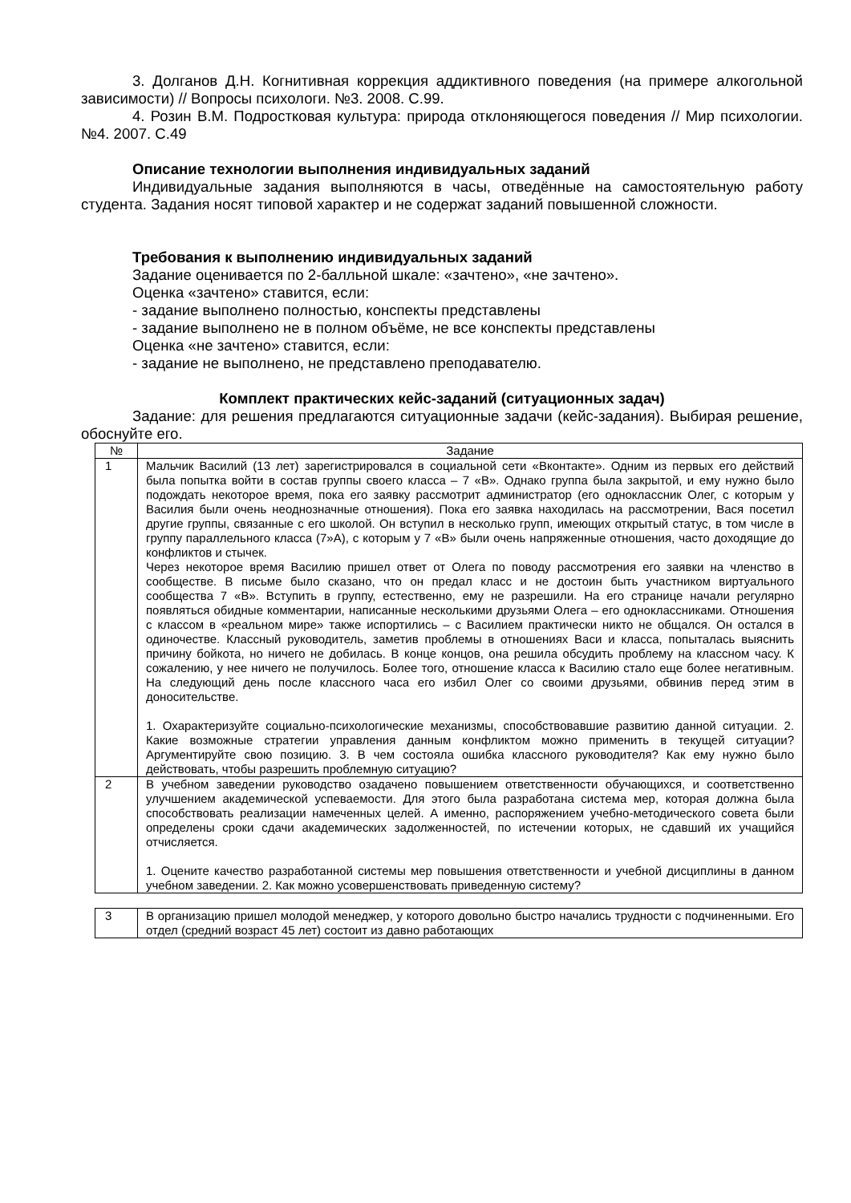3. Долганов Д.Н. Когнитивная коррекция аддиктивного поведения (на примере алкогольной зависимости) // Вопросы психологи. №3. 2008. С.99.
4. Розин В.М. Подростковая культура: природа отклоняющегося поведения // Мир психологии. №4. 2007. С.49
Описание технологии выполнения индивидуальных заданий
Индивидуальные задания выполняются в часы, отведённые на самостоятельную работу студента. Задания носят типовой характер и не содержат заданий повышенной сложности.
Требования к выполнению индивидуальных заданий
Задание оценивается по 2-балльной шкале: «зачтено», «не зачтено».
Оценка «зачтено» ставится, если:
- задание выполнено полностью, конспекты представлены
- задание выполнено не в полном объёме, не все конспекты представлены
Оценка «не зачтено» ставится, если:
- задание не выполнено, не представлено преподавателю.
Комплект практических кейс-заданий (ситуационных задач)
Задание: для решения предлагаются ситуационные задачи (кейс-задания). Выбирая решение, обоснуйте его.
| № | Задание |
| --- | --- |
| 1 | Мальчик Василий (13 лет) зарегистрировался в социальной сети «Вконтакте». Одним из первых его действий была попытка войти в состав группы своего класса – 7 «В». Однако группа была закрытой, и ему нужно было подождать некоторое время, пока его заявку рассмотрит администратор (его одноклассник Олег, с которым у Василия были очень неоднозначные отношения). Пока его заявка находилась на рассмотрении, Вася посетил другие группы, связанные с его школой. Он вступил в несколько групп, имеющих открытый статус, в том числе в группу параллельного класса (7»А), с которым у 7 «В» были очень напряженные отношения, часто доходящие до конфликтов и стычек. Через некоторое время Василию пришел ответ от Олега по поводу рассмотрения его заявки на членство в сообществе. В письме было сказано, что он предал класс и не достоин быть участником виртуального сообщества 7 «В». Вступить в группу, естественно, ему не разрешили. На его странице начали регулярно появляться обидные комментарии, написанные несколькими друзьями Олега – его одноклассниками. Отношения с классом в «реальном мире» также испортились – с Василием практически никто не общался. Он остался в одиночестве. Классный руководитель, заметив проблемы в отношениях Васи и класса, попыталась выяснить причину бойкота, но ничего не добилась. В конце концов, она решила обсудить проблему на классном часу. К сожалению, у нее ничего не получилось. Более того, отношение класса к Василию стало еще более негативным. На следующий день после классного часа его избил Олег со своими друзьями, обвинив перед этим в доносительстве. 1. Охарактеризуйте социально-психологические механизмы, способствовавшие развитию данной ситуации. 2. Какие возможные стратегии управления данным конфликтом можно применить в текущей ситуации? Аргументируйте свою позицию. 3. В чем состояла ошибка классного руководителя? Как ему нужно было действовать, чтобы разрешить проблемную ситуацию? |
| 2 | В учебном заведении руководство озадачено повышением ответственности обучающихся, и соответственно улучшением академической успеваемости. Для этого была разработана система мер, которая должна была способствовать реализации намеченных целей. А именно, распоряжением учебно-методического совета были определены сроки сдачи академических задолженностей, по истечении которых, не сдавший их учащийся отчисляется. 1. Оцените качество разработанной системы мер повышения ответственности и учебной дисциплины в данном учебном заведении. 2. Как можно усовершенствовать приведенную систему? |
| 3 | В организацию пришел молодой менеджер, у которого довольно быстро начались трудности с подчиненными. Его отдел (средний возраст 45 лет) состоит из давно работающих |